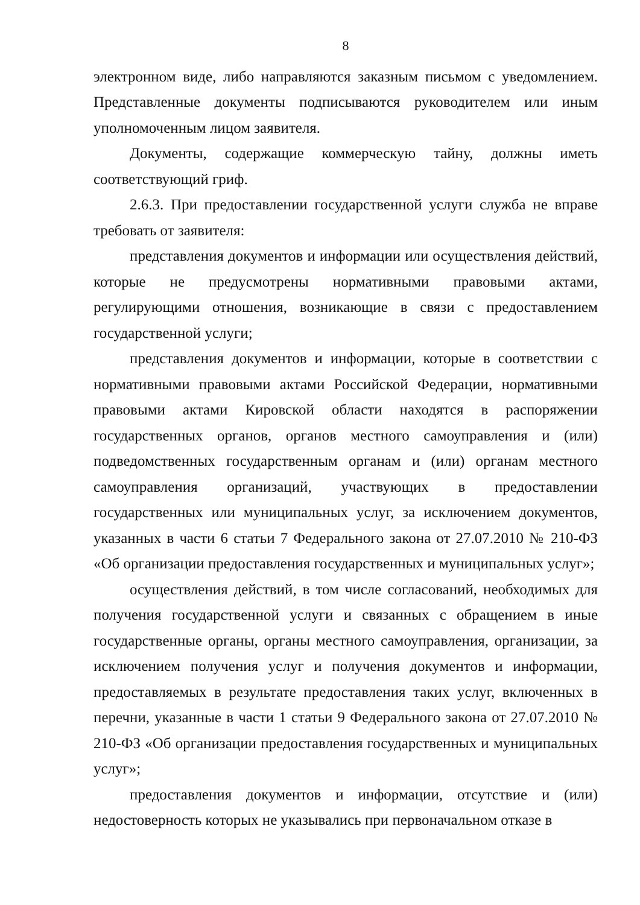8
электронном виде, либо направляются заказным письмом с уведомлением. Представленные документы подписываются руководителем или иным уполномоченным лицом заявителя.
Документы, содержащие коммерческую тайну, должны иметь соответствующий гриф.
2.6.3. При предоставлении государственной услуги служба не вправе требовать от заявителя:
представления документов и информации или осуществления действий, которые не предусмотрены нормативными правовыми актами, регулирующими отношения, возникающие в связи с предоставлением государственной услуги;
представления документов и информации, которые в соответствии с нормативными правовыми актами Российской Федерации, нормативными правовыми актами Кировской области находятся в распоряжении государственных органов, органов местного самоуправления и (или) подведомственных государственным органам и (или) органам местного самоуправления организаций, участвующих в предоставлении государственных или муниципальных услуг, за исключением документов, указанных в части 6 статьи 7 Федерального закона от 27.07.2010 № 210-ФЗ «Об организации предоставления государственных и муниципальных услуг»;
осуществления действий, в том числе согласований, необходимых для получения государственной услуги и связанных с обращением в иные государственные органы, органы местного самоуправления, организации, за исключением получения услуг и получения документов и информации, предоставляемых в результате предоставления таких услуг, включенных в перечни, указанные в части 1 статьи 9 Федерального закона от 27.07.2010 № 210-ФЗ «Об организации предоставления государственных и муниципальных услуг»;
предоставления документов и информации, отсутствие и (или) недостоверность которых не указывались при первоначальном отказе в